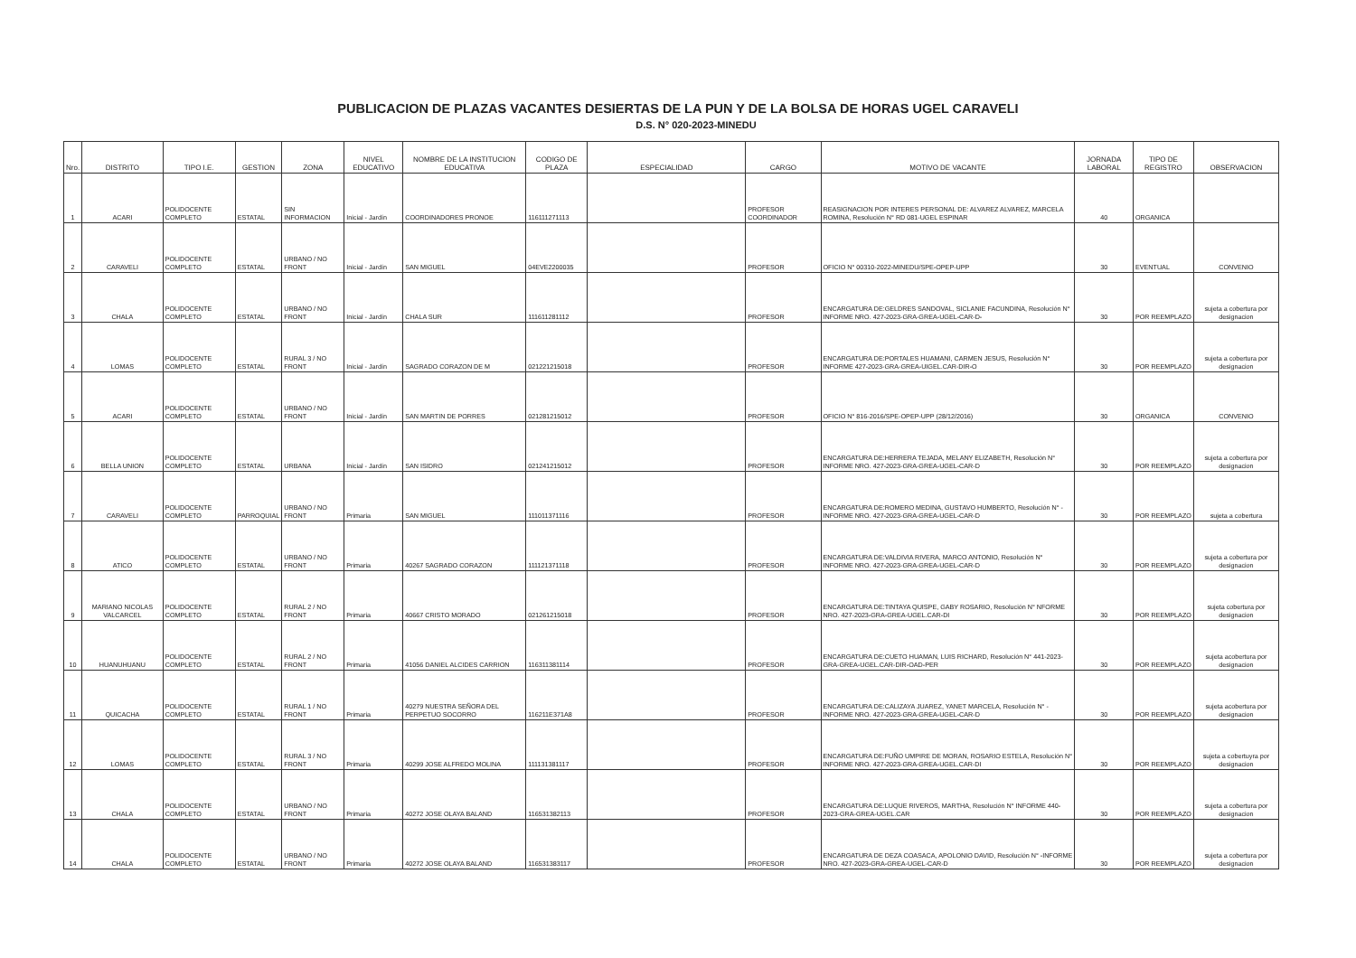PUBLICACION DE PLAZAS VACANTES DESIERTAS DE LA PUN Y DE LA BOLSA DE HORAS UGEL CARAVELI
D.S. N° 020-2023-MINEDU
| Nro. | DISTRITO | TIPO I.E. | GESTION | ZONA | NIVEL EDUCATIVO | NOMBRE DE LA INSTITUCION EDUCATIVA | CODIGO DE PLAZA | ESPECIALIDAD | CARGO | MOTIVO DE VACANTE | JORNADA LABORAL | TIPO DE REGISTRO | OBSERVACION |
| --- | --- | --- | --- | --- | --- | --- | --- | --- | --- | --- | --- | --- | --- |
| 1 | ACARI | POLIDOCENTE COMPLETO | ESTATAL | SIN INFORMACION | Inicial - Jardín | COORDINADORES PRONOE | 116111271113 | | PROFESOR COORDINADOR | REASIGNACION POR INTERES PERSONAL DE: ALVAREZ ALVAREZ, MARCELA ROMINA, Resolución N° RD 081-UGEL ESPINAR | 40 | ORGANICA | |
| 2 | CARAVELI | POLIDOCENTE COMPLETO | ESTATAL | URBANO / NO FRONT | Inicial - Jardín | SAN MIGUEL | 04EVE2200035 | | PROFESOR | OFICIO N° 00310-2022-MINEDU/SPE-OPEP-UPP | 30 | EVENTUAL | CONVENIO |
| 3 | CHALA | POLIDOCENTE COMPLETO | ESTATAL | URBANO / NO FRONT | Inicial - Jardín | CHALA SUR | 111611281112 | | PROFESOR | ENCARGATURA DE:GELDRES SANDOVAL, SICLANIE FACUNDINA, Resolución N° INFORME NRO. 427-2023-GRA-GREA-UGEL-CAR-D- | 30 | POR REEMPLAZO | sujeta a cobertura por designacion |
| 4 | LOMAS | POLIDOCENTE COMPLETO | ESTATAL | RURAL 3 / NO FRONT | Inicial - Jardín | SAGRADO CORAZON DE M | 021221215018 | | PROFESOR | ENCARGATURA DE:PORTALES HUAMANI, CARMEN JESUS, Resolución N° INFORME 427-2023-GRA-GREA-UIGEL.CAR-DIR-O | 30 | POR REEMPLAZO | sujeta a cobertura por designacion |
| 5 | ACARI | POLIDOCENTE COMPLETO | ESTATAL | URBANO / NO FRONT | Inicial - Jardín | SAN MARTIN DE PORRES | 021281215012 | | PROFESOR | OFICIO N° 816-2016/SPE-OPEP-UPP (28/12/2016) | 30 | ORGANICA | CONVENIO |
| 6 | BELLA UNION | POLIDOCENTE COMPLETO | ESTATAL | URBANA | Inicial - Jardín | SAN ISIDRO | 021241215012 | | PROFESOR | ENCARGATURA DE:HERRERA TEJADA, MELANY ELIZABETH, Resolución N° INFORME NRO. 427-2023-GRA-GREA-UGEL-CAR-D | 30 | POR REEMPLAZO | sujeta a cobertura por designacion |
| 7 | CARAVELI | POLIDOCENTE COMPLETO | PARROQUIAL | URBANO / NO FRONT | Primaria | SAN MIGUEL | 111011371116 | | PROFESOR | ENCARGATURA DE:ROMERO MEDINA, GUSTAVO HUMBERTO, Resolución N° -INFORME NRO. 427-2023-GRA-GREA-UGEL-CAR-D | 30 | POR REEMPLAZO | sujeta a cobertura |
| 8 | ATICO | POLIDOCENTE COMPLETO | ESTATAL | URBANO / NO FRONT | Primaria | 40267 SAGRADO CORAZON | 111121371118 | | PROFESOR | ENCARGATURA DE:VALDIVIA RIVERA, MARCO ANTONIO, Resolución N° INFORME NRO. 427-2023-GRA-GREA-UGEL-CAR-D | 30 | POR REEMPLAZO | sujeta a cobertura por designacion |
| 9 | MARIANO NICOLAS VALCARCEL | POLIDOCENTE COMPLETO | ESTATAL | RURAL 2 / NO FRONT | Primaria | 40667 CRISTO MORADO | 021261215018 | | PROFESOR | ENCARGATURA DE:TINTAYA QUISPE, GABY ROSARIO, Resolución N° NFORME NRO. 427-2023-GRA-GREA-UGEL.CAR-DI | 30 | POR REEMPLAZO | sujeta cobertura por designacion |
| 10 | HUANUHUANU | POLIDOCENTE COMPLETO | ESTATAL | RURAL 2 / NO FRONT | Primaria | 41056 DANIEL ALCIDES CARRION | 116311381114 | | PROFESOR | ENCARGATURA DE:CUETO HUAMAN, LUIS RICHARD, Resolución N° 441-2023-GRA-GREA-UGEL.CAR-DIR-OAD-PER | 30 | POR REEMPLAZO | sujeta acobertura por designacion |
| 11 | QUICACHA | POLIDOCENTE COMPLETO | ESTATAL | RURAL 1 / NO FRONT | Primaria | 40279 NUESTRA SEÑORA DEL PERPETUO SOCORRO | 116211E371A8 | | PROFESOR | ENCARGATURA DE:CALIZAYA JUAREZ, YANET MARCELA, Resolución N° -INFORME NRO. 427-2023-GRA-GREA-UGEL-CAR-D | 30 | POR REEMPLAZO | sujeta acobertura por designacion |
| 12 | LOMAS | POLIDOCENTE COMPLETO | ESTATAL | RURAL 3 / NO FRONT | Primaria | 40299 JOSE ALFREDO MOLINA | 111131381117 | | PROFESOR | ENCARGATURA DE:FUÑO UMPIRE DE MORAN, ROSARIO ESTELA, Resolución N° INFORME NRO. 427-2023-GRA-GREA-UGEL.CAR-DI | 30 | POR REEMPLAZO | sujeta a cobertuyra por designacion |
| 13 | CHALA | POLIDOCENTE COMPLETO | ESTATAL | URBANO / NO FRONT | Primaria | 40272 JOSE OLAYA BALAND | 116531382113 | | PROFESOR | ENCARGATURA DE:LUQUE RIVEROS, MARTHA, Resolución N° INFORME 440-2023-GRA-GREA-UGEL.CAR | 30 | POR REEMPLAZO | sujeta a cobertura por designacion |
| 14 | CHALA | POLIDOCENTE COMPLETO | ESTATAL | URBANO / NO FRONT | Primaria | 40272 JOSE OLAYA BALAND | 116531383117 | | PROFESOR | ENCARGATURA DE DEZA COASACA, APOLONIO DAVID, Resolución N° -INFORME NRO. 427-2023-GRA-GREA-UGEL-CAR-D | 30 | POR REEMPLAZO | sujeta a cobertura por designacion |